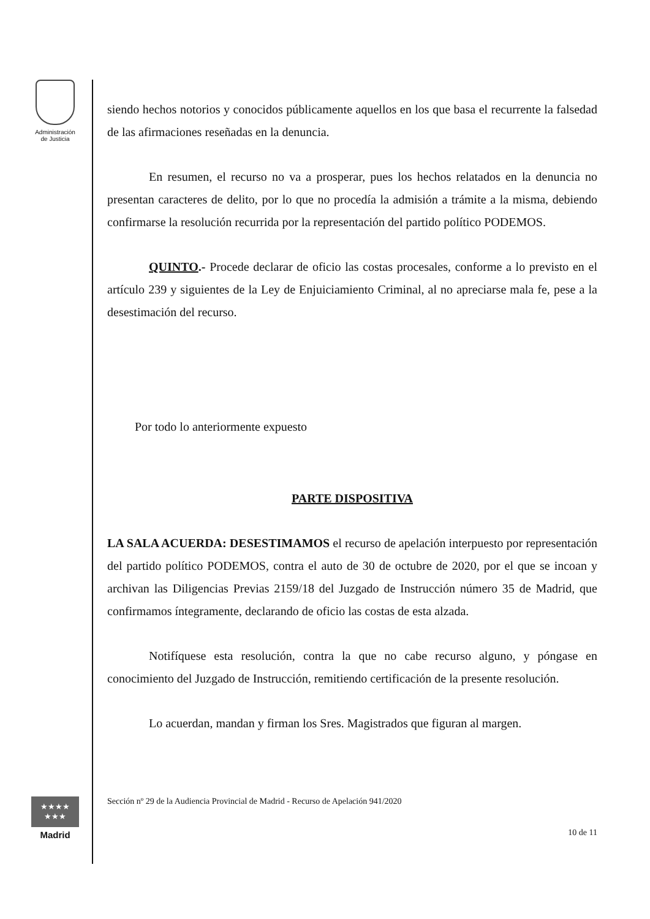Administración
de Justicia
★★★★
★★★
Madrid
siendo hechos notorios y conocidos públicamente aquellos en los que basa el recurrente la falsedad de las afirmaciones reseñadas en la denuncia.
En resumen, el recurso no va a prosperar, pues los hechos relatados en la denuncia no presentan caracteres de delito, por lo que no procedía la admisión a trámite a la misma, debiendo confirmarse la resolución recurrida por la representación del partido político PODEMOS.
QUINTO.- Procede declarar de oficio las costas procesales, conforme a lo previsto en el artículo 239 y siguientes de la Ley de Enjuiciamiento Criminal, al no apreciarse mala fe, pese a la desestimación del recurso.
Por todo lo anteriormente expuesto
PARTE DISPOSITIVA
LA SALA ACUERDA: DESESTIMAMOS el recurso de apelación interpuesto por representación del partido político PODEMOS, contra el auto de 30 de octubre de 2020, por el que se incoan y archivan las Diligencias Previas 2159/18 del Juzgado de Instrucción número 35 de Madrid, que confirmamos íntegramente, declarando de oficio las costas de esta alzada.
Notifíquese esta resolución, contra la que no cabe recurso alguno, y póngase en conocimiento del Juzgado de Instrucción, remitiendo certificación de la presente resolución.
Lo acuerdan, mandan y firman los Sres. Magistrados que figuran al margen.
Sección nº 29 de la Audiencia Provincial de Madrid - Recurso de Apelación 941/2020
10 de 11